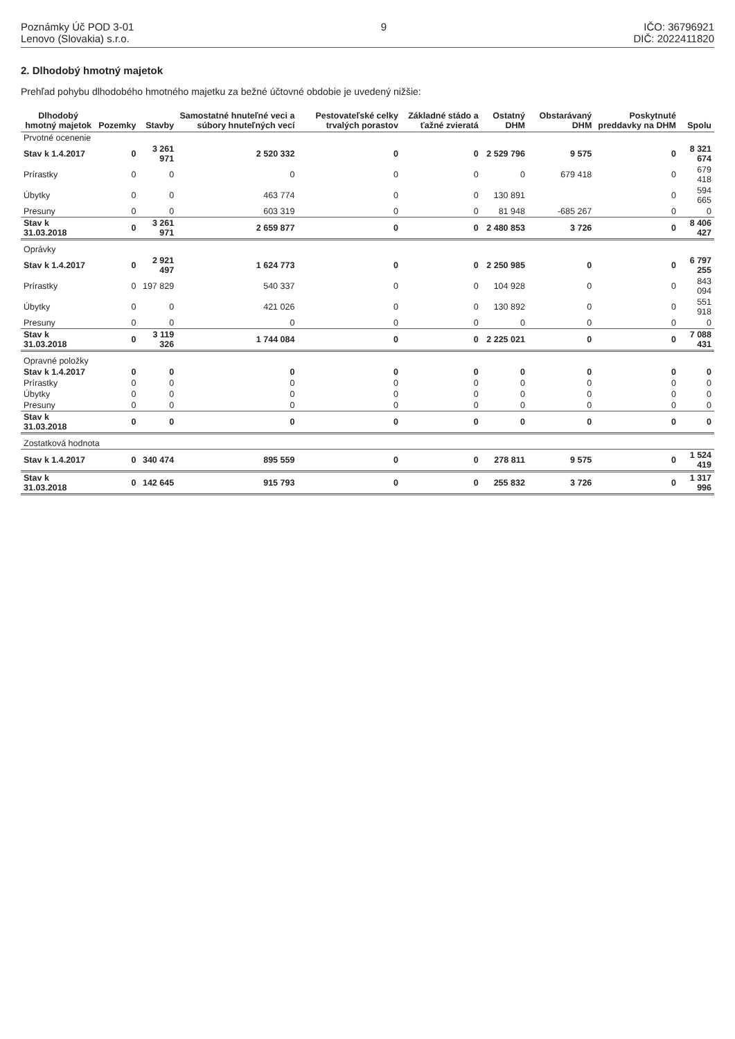Poznámky Úč POD 3-01
Lenovo (Slovakia) s.r.o.
9 IČO: 36796921
DIČ: 2022411820
2. Dlhodobý hmotný majetok
Prehľad pohybu dlhodobého hmotného majetku za bežné účtovné obdobie je uvedený nižšie:
| Dlhodobý hmotný majetok | Pozemky | Stavby | Samostatné hnuteľné veci a súbory hnuteľných vecí | Pestovateľské celky trvalých porastov | Základné stádo a ťažné zvieratá | Ostatný DHM | Obstarávaný DHM | Poskytnuté preddavky na DHM | Spolu |
| --- | --- | --- | --- | --- | --- | --- | --- | --- | --- |
| Prvotné ocenenie | | | | | | | | | |
| Stav k 1.4.2017 | 0 | 3 261 971 | 2 520 332 | 0 | 0 | 2 529 796 | 9 575 | 0 | 8 321 674 |
| Prírastky | 0 | 0 | 0 | 0 | 0 | 0 | 679 418 | 0 | 679 418 |
| Úbytky | 0 | 0 | 463 774 | 0 | 0 | 130 891 | | 0 | 594 665 |
| Presuny | 0 | 0 | 603 319 | 0 | 0 | 81 948 | -685 267 | 0 | 0 |
| Stav k 31.03.2018 | 0 | 3 261 971 | 2 659 877 | 0 | 0 | 2 480 853 | 3 726 | 0 | 8 406 427 |
| Oprávky | | | | | | | | | |
| Stav k 1.4.2017 | 0 | 2 921 497 | 1 624 773 | 0 | 0 | 2 250 985 | 0 | 0 | 6 797 255 |
| Prírastky | 0 | 197 829 | 540 337 | 0 | 0 | 104 928 | 0 | 0 | 843 094 |
| Úbytky | 0 | 0 | 421 026 | 0 | 0 | 130 892 | 0 | 0 | 551 918 |
| Presuny | 0 | 0 | 0 | 0 | 0 | 0 | 0 | 0 | 0 |
| Stav k 31.03.2018 | 0 | 3 119 326 | 1 744 084 | 0 | 0 | 2 225 021 | 0 | 0 | 7 088 431 |
| Opravné položky | | | | | | | | | |
| Stav k 1.4.2017 | 0 | 0 | 0 | 0 | 0 | 0 | 0 | 0 | 0 |
| Prírastky | 0 | 0 | 0 | 0 | 0 | 0 | 0 | 0 | 0 |
| Úbytky | 0 | 0 | 0 | 0 | 0 | 0 | 0 | 0 | 0 |
| Presuny | 0 | 0 | 0 | 0 | 0 | 0 | 0 | 0 | 0 |
| Stav k 31.03.2018 | 0 | 0 | 0 | 0 | 0 | 0 | 0 | 0 | 0 |
| Zostatková hodnota | | | | | | | | | |
| Stav k 1.4.2017 | 0 | 340 474 | 895 559 | 0 | 0 | 278 811 | 9 575 | 0 | 1 524 419 |
| Stav k 31.03.2018 | 0 | 142 645 | 915 793 | 0 | 0 | 255 832 | 3 726 | 0 | 1 317 996 |